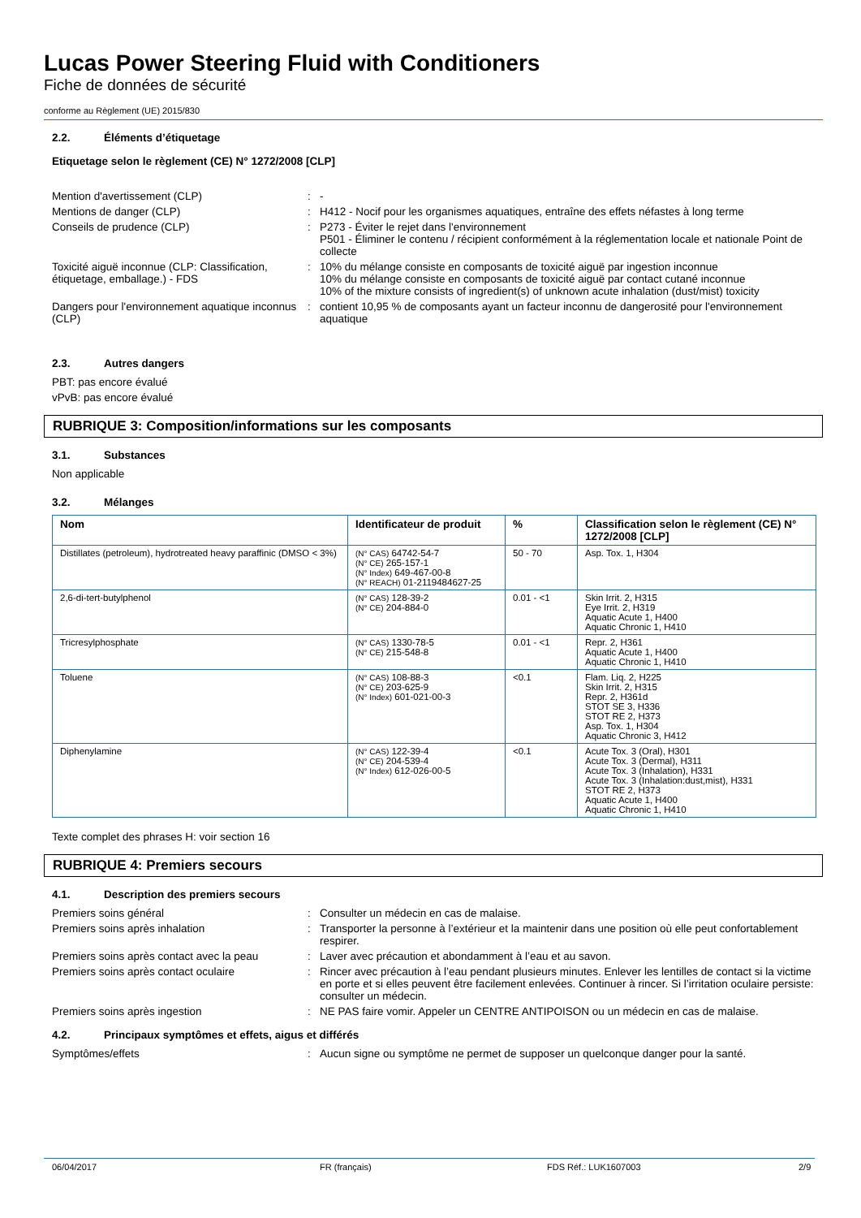Lucas Power Steering Fluid with Conditioners
Fiche de données de sécurité
conforme au Règlement (UE) 2015/830
2.2. Éléments d’étiquetage
Etiquetage selon le règlement (CE) N° 1272/2008 [CLP]
Mention d'avertissement (CLP) : -
Mentions de danger (CLP) : H412 - Nocif pour les organismes aquatiques, entraîne des effets néfastes à long terme
Conseils de prudence (CLP) : P273 - Éviter le rejet dans l'environnement
P501 - Éliminer le contenu / récipient conformément à la réglementation locale et nationale Point de collecte
Toxicité aiguë inconnue (CLP: Classification, étiquetage, emballage.) - FDS
: 10% du mélange consiste en composants de toxicité aiguë par ingestion inconnue
10% du mélange consiste en composants de toxicité aiguë par contact cutané inconnue
10% of the mixture consists of ingredient(s) of unknown acute inhalation (dust/mist) toxicity
Dangers pour l'environnement aquatique inconnus (CLP)
: contient 10,95 % de composants ayant un facteur inconnu de dangerosité pour l'environnement aquatique
2.3. Autres dangers
PBT: pas encore évalué
vPvB: pas encore évalué
RUBRIQUE 3: Composition/informations sur les composants
3.1. Substances
Non applicable
3.2. Mélanges
| Nom | Identificateur de produit | % | Classification selon le règlement (CE) N° 1272/2008 [CLP] |
| --- | --- | --- | --- |
| Distillates (petroleum), hydrotreated heavy paraffinic (DMSO < 3%) | (N° CAS) 64742-54-7 (N° CE) 265-157-1 (N° Index) 649-467-00-8 (N° REACH) 01-2119484627-25 | 50 - 70 | Asp. Tox. 1, H304 |
| 2,6-di-tert-butylphenol | (N° CAS) 128-39-2 (N° CE) 204-884-0 | 0.01 - <1 | Skin Irrit. 2, H315 Eye Irrit. 2, H319 Aquatic Acute 1, H400 Aquatic Chronic 1, H410 |
| Tricresylphosphate | (N° CAS) 1330-78-5 (N° CE) 215-548-8 | 0.01 - <1 | Repr. 2, H361 Aquatic Acute 1, H400 Aquatic Chronic 1, H410 |
| Toluene | (N° CAS) 108-88-3 (N° CE) 203-625-9 (N° Index) 601-021-00-3 | <0.1 | Flam. Liq. 2, H225 Skin Irrit. 2, H315 Repr. 2, H361d STOT SE 3, H336 STOT RE 2, H373 Asp. Tox. 1, H304 Aquatic Chronic 3, H412 |
| Diphenylamine | (N° CAS) 122-39-4 (N° CE) 204-539-4 (N° Index) 612-026-00-5 | <0.1 | Acute Tox. 3 (Oral), H301 Acute Tox. 3 (Dermal), H311 Acute Tox. 3 (Inhalation), H331 Acute Tox. 3 (Inhalation:dust,mist), H331 STOT RE 2, H373 Aquatic Acute 1, H400 Aquatic Chronic 1, H410 |
Texte complet des phrases H: voir section 16
RUBRIQUE 4: Premiers secours
4.1. Description des premiers secours
Premiers soins général : Consulter un médecin en cas de malaise.
Premiers soins après inhalation : Transporter la personne à l’extérieur et la maintenir dans une position où elle peut confortablement respirer.
Premiers soins après contact avec la peau
: Laver avec précaution et abondamment à l’eau et au savon.
Premiers soins après contact oculaire : Rincer avec précaution à l’eau pendant plusieurs minutes. Enlever les lentilles de contact si la victime en porte et si elles peuvent être facilement enlevées. Continuer à rincer. Si l’irritation oculaire persiste: consulter un médecin.
Premiers soins après ingestion : NE PAS faire vomir. Appeler un CENTRE ANTIPOISON ou un médecin en cas de malaise.
4.2. Principaux symptômes et effets, aigus et différés
Symptômes/effets : Aucun signe ou symptôme ne permet de supposer un quelconque danger pour la santé.
06/04/2017 FR (français) FDS Réf.: LUK1607003 2/9